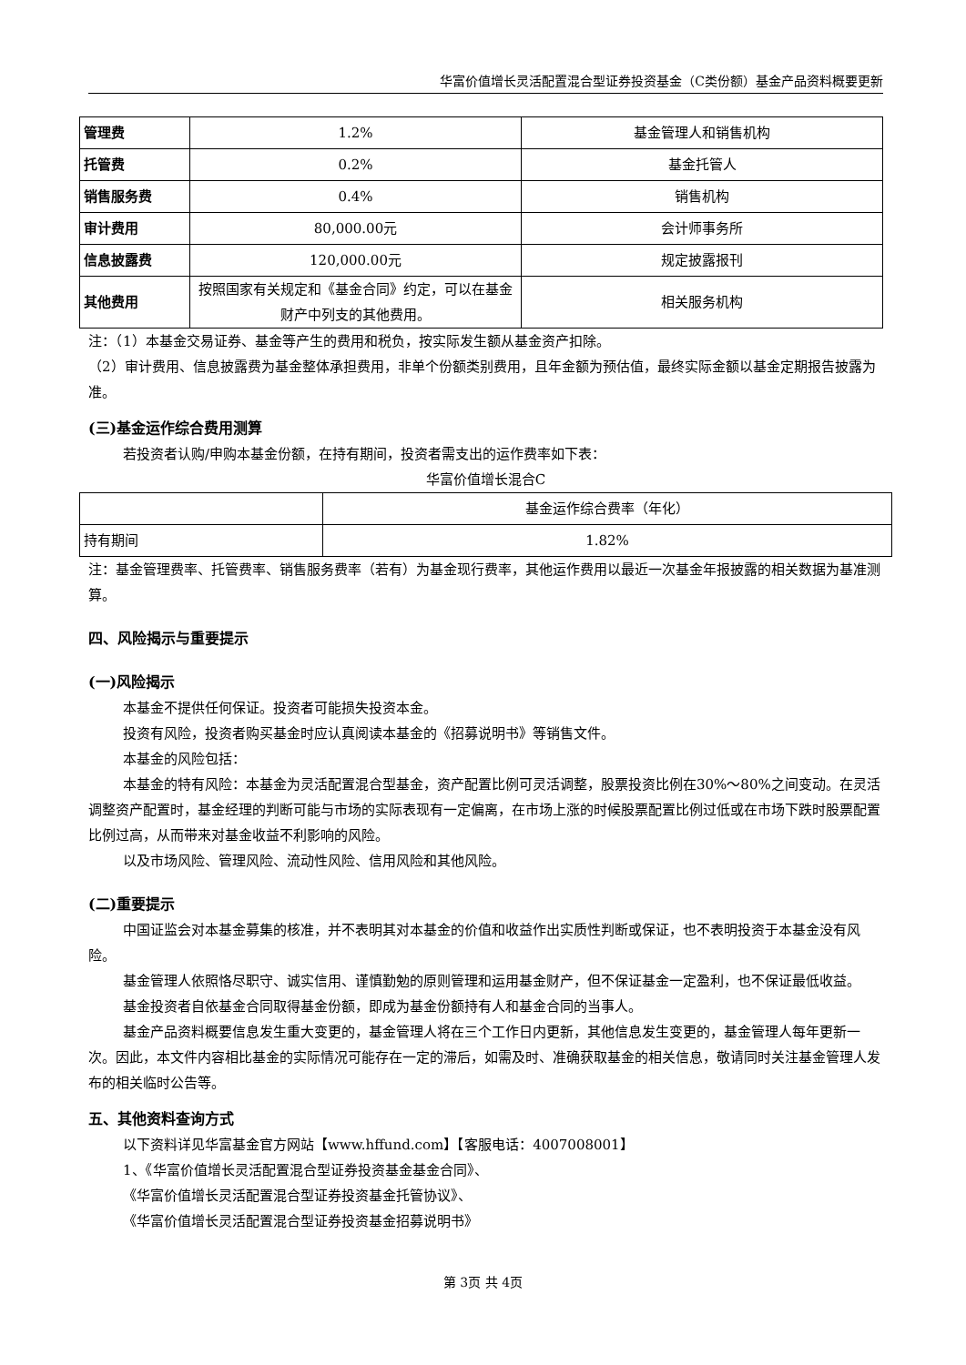华富价值增长灵活配置混合型证券投资基金（C类份额）基金产品资料概要更新
| 管理费 | 1.2% | 基金管理人和销售机构 |
| 托管费 | 0.2% | 基金托管人 |
| 销售服务费 | 0.4% | 销售机构 |
| 审计费用 | 80,000.00元 | 会计师事务所 |
| 信息披露费 | 120,000.00元 | 规定披露报刊 |
| 其他费用 | 按照国家有关规定和《基金合同》约定，可以在基金财产中列支的其他费用。 | 相关服务机构 |
注：（1）本基金交易证券、基金等产生的费用和税负，按实际发生额从基金资产扣除。
（2）审计费用、信息披露费为基金整体承担费用，非单个份额类别费用，且年金额为预估值，最终实际金额以基金定期报告披露为准。
(三)基金运作综合费用测算
若投资者认购/申购本基金份额，在持有期间，投资者需支出的运作费率如下表：
华富价值增长混合C
| | 基金运作综合费率（年化） |
| 持有期间 | 1.82% |
注：基金管理费率、托管费率、销售服务费率（若有）为基金现行费率，其他运作费用以最近一次基金年报披露的相关数据为基准测算。
四、风险揭示与重要提示
(一)风险揭示
本基金不提供任何保证。投资者可能损失投资本金。
投资有风险，投资者购买基金时应认真阅读本基金的《招募说明书》等销售文件。
本基金的风险包括：
本基金的特有风险：本基金为灵活配置混合型基金，资产配置比例可灵活调整，股票投资比例在30%～80%之间变动。在灵活调整资产配置时，基金经理的判断可能与市场的实际表现有一定偏离，在市场上涨的时候股票配置比例过低或在市场下跌时股票配置比例过高，从而带来对基金收益不利影响的风险。
以及市场风险、管理风险、流动性风险、信用风险和其他风险。
(二)重要提示
中国证监会对本基金募集的核准，并不表明其对本基金的价值和收益作出实质性判断或保证，也不表明投资于本基金没有风险。
基金管理人依照恪尽职守、诚实信用、谨慎勤勉的原则管理和运用基金财产，但不保证基金一定盈利，也不保证最低收益。
基金投资者自依基金合同取得基金份额，即成为基金份额持有人和基金合同的当事人。
基金产品资料概要信息发生重大变更的，基金管理人将在三个工作日内更新，其他信息发生变更的，基金管理人每年更新一次。因此，本文件内容相比基金的实际情况可能存在一定的滞后，如需及时、准确获取基金的相关信息，敬请同时关注基金管理人发布的相关临时公告等。
五、其他资料查询方式
以下资料详见华富基金官方网站【www.hffund.com】【客服电话：4007008001】
1、《华富价值增长灵活配置混合型证券投资基金基金合同》、
《华富价值增长灵活配置混合型证券投资基金托管协议》、
《华富价值增长灵活配置混合型证券投资基金招募说明书》
第 3页 共 4页